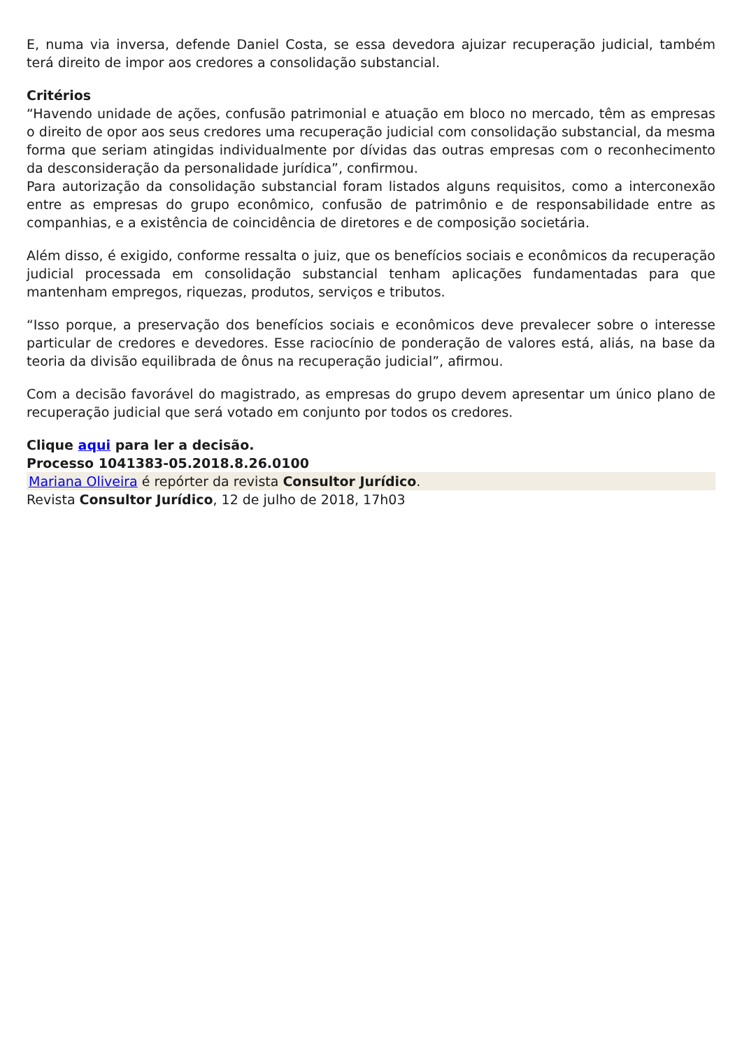E, numa via inversa, defende Daniel Costa, se essa devedora ajuizar recuperação judicial, também terá direito de impor aos credores a consolidação substancial.
Critérios
“Havendo unidade de ações, confusão patrimonial e atuação em bloco no mercado, têm as empresas o direito de opor aos seus credores uma recuperação judicial com consolidação substancial, da mesma forma que seriam atingidas individualmente por dívidas das outras empresas com o reconhecimento da desconsideração da personalidade jurídica”, confirmou.
Para autorização da consolidação substancial foram listados alguns requisitos, como a interconexão entre as empresas do grupo econômico, confusão de patrimônio e de responsabilidade entre as companhias, e a existência de coincidência de diretores e de composição societária.
Além disso, é exigido, conforme ressalta o juiz, que os benefícios sociais e econômicos da recuperação judicial processada em consolidação substancial tenham aplicações fundamentadas para que mantenham empregos, riquezas, produtos, serviços e tributos.
“Isso porque, a preservação dos benefícios sociais e econômicos deve prevalecer sobre o interesse particular de credores e devedores. Esse raciocínio de ponderação de valores está, aliás, na base da teoria da divisão equilibrada de ônus na recuperação judicial”, afirmou.
Com a decisão favorável do magistrado, as empresas do grupo devem apresentar um único plano de recuperação judicial que será votado em conjunto por todos os credores.
Clique aqui para ler a decisão.
Processo 1041383-05.2018.8.26.0100
Mariana Oliveira é repórter da revista Consultor Jurídico.
Revista Consultor Jurídico, 12 de julho de 2018, 17h03